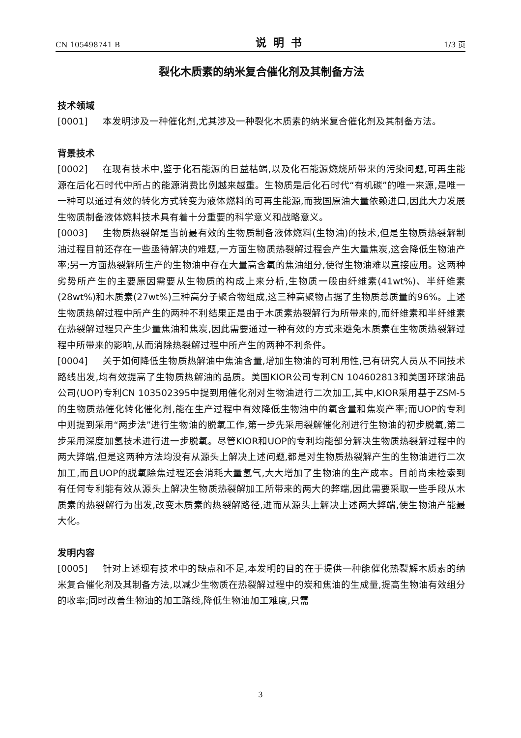CN 105498741 B 说明书 1/3 页
裂化木质素的纳米复合催化剂及其制备方法
技术领域
[0001] 本发明涉及一种催化剂,尤其涉及一种裂化木质素的纳米复合催化剂及其制备方法。
背景技术
[0002] 在现有技术中,鉴于化石能源的日益枯竭,以及化石能源燃烧所带来的污染问题,可再生能源在后化石时代中所占的能源消费比例越来越重。生物质是后化石时代“有机碳”的唯一来源,是唯一一种可以通过有效的转化方式转变为液体燃料的可再生能源,而我国原油大量依赖进口,因此大力发展生物质制备液体燃料技术具有着十分重要的科学意义和战略意义。
[0003] 生物质热裂解是当前最有效的生物质制备液体燃料(生物油)的技术,但是生物质热裂解制油过程目前还存在一些亟待解决的难题,一方面生物质热裂解过程会产生大量焦炭,这会降低生物油产率;另一方面热裂解所生产的生物油中存在大量高含氧的焦油组分,使得生物油难以直接应用。这两种劣势所产生的主要原因需要从生物质的构成上来分析,生物质一般由纤维素(41wt%)、半纤维素(28wt%)和木质素(27wt%)三种高分子聚合物组成,这三种高聚物占据了生物质总质量的96%。上述生物质热解过程中所产生的两种不利结果正是由于木质素热裂解行为所带来的,而纤维素和半纤维素在热裂解过程只产生少量焦油和焦炭,因此需要通过一种有效的方式来避免木质素在生物质热裂解过程中所带来的影响,从而消除热裂解过程中所产生的两种不利条件。
[0004] 关于如何降低生物质热解油中焦油含量,增加生物油的可利用性,已有研究人员从不同技术路线出发,均有效提高了生物质热解油的品质。美国KIOR公司专利CN 104602813和美国环球油品公司(UOP)专利CN 103502395中提到用催化剂对生物油进行二次加工,其中,KIOR采用基于ZSM-5的生物质热催化转化催化剂,能在生产过程中有效降低生物油中的氧含量和焦炭产率;而UOP的专利中则提到采用“两步法”进行生物油的脱氧工作,第一步先采用裂解催化剂进行生物油的初步脱氧,第二步采用深度加氢技术进行进一步脱氧。尽管KIOR和UOP的专利均能部分解决生物质热裂解过程中的两大弊端,但是这两种方法均没有从源头上解决上述问题,都是对生物质热裂解产生的生物油进行二次加工,而且UOP的脱氧除焦过程还会消耗大量氢气,大大增加了生物油的生产成本。目前尚未检索到有任何专利能有效从源头上解决生物质热裂解加工所带来的两大的弊端,因此需要采取一些手段从木质素的热裂解行为出发,改变木质素的热裂解路径,进而从源头上解决上述两大弊端,使生物油产能最大化。
发明内容
[0005] 针对上述现有技术中的缺点和不足,本发明的目的在于提供一种能催化热裂解木质素的纳米复合催化剂及其制备方法,以减少生物质在热裂解过程中的炭和焦油的生成量,提高生物油有效组分的收率;同时改善生物油的加工路线,降低生物油加工难度,只需
3